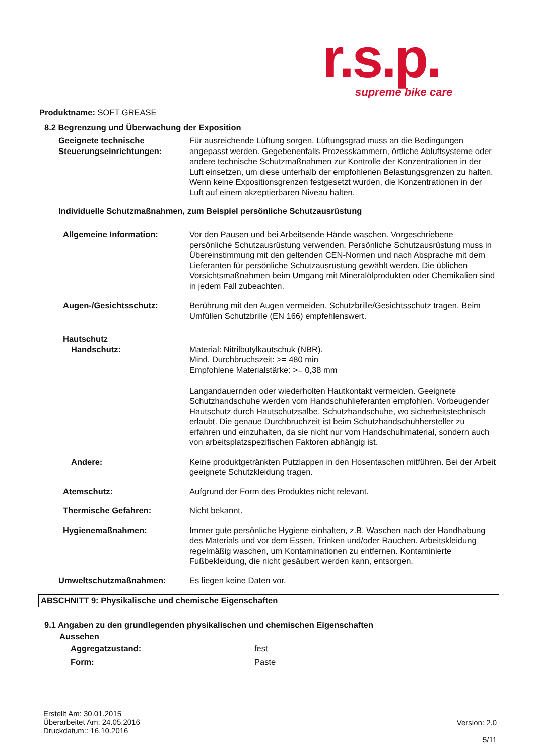r.s.p.
supreme bike care
Produktname: SOFT GREASE
8.2 Begrenzung und Überwachung der Exposition
Geeignete technische Steuerungseinrichtungen:
Für ausreichende Lüftung sorgen. Lüftungsgrad muss an die Bedingungen angepasst werden. Gegebenenfalls Prozesskammern, örtliche Abluftsysteme oder andere technische Schutzmaßnahmen zur Kontrolle der Konzentrationen in der Luft einsetzen, um diese unterhalb der empfohlenen Belastungsgrenzen zu halten. Wenn keine Expositionsgrenzen festgesetzt wurden, die Konzentrationen in der Luft auf einem akzeptierbaren Niveau halten.
Individuelle Schutzmaßnahmen, zum Beispiel persönliche Schutzausrüstung
Allgemeine Information: Vor den Pausen und bei Arbeitsende Hände waschen. Vorgeschriebene persönliche Schutzausrüstung verwenden. Persönliche Schutzausrüstung muss in Übereinstimmung mit den geltenden CEN-Normen und nach Absprache mit dem Lieferanten für persönliche Schutzausrüstung gewählt werden. Die üblichen Vorsichtsmaßnahmen beim Umgang mit Mineralölprodukten oder Chemikalien sind in jedem Fall zubeachten.
Augen-/Gesichtsschutz: Berührung mit den Augen vermeiden. Schutzbrille/Gesichtsschutz tragen. Beim Umfüllen Schutzbrille (EN 166) empfehlenswert.
Hautschutz
Handschutz: Material: Nitrilbutylkautschuk (NBR).
Mind. Durchbruchszeit: >= 480 min
Empfohlene Materialstärke: >= 0,38 mm
Langandauernden oder wiederholten Hautkontakt vermeiden. Geeignete Schutzhandschuhe werden vom Handschuhlieferanten empfohlen. Vorbeugender Hautschutz durch Hautschutzsalbe. Schutzhandschuhe, wo sicherheitstechnisch erlaubt. Die genaue Durchbruchzeit ist beim Schutzhandschuhhersteller zu erfahren und einzuhalten, da sie nicht nur vom Handschuhmaterial, sondern auch von arbeitsplatzspezifischen Faktoren abhängig ist.
Andere: Keine produktgetränkten Putzlappen in den Hosentaschen mitführen. Bei der Arbeit geeignete Schutzkleidung tragen.
Atemschutz: Aufgrund der Form des Produktes nicht relevant.
Thermische Gefahren: Nicht bekannt.
Hygienemaßnahmen: Immer gute persönliche Hygiene einhalten, z.B. Waschen nach der Handhabung des Materials und vor dem Essen, Trinken und/oder Rauchen. Arbeitskleidung regelmäßig waschen, um Kontaminationen zu entfernen. Kontaminierte Fußbekleidung, die nicht gesäubert werden kann, entsorgen.
Umweltschutzmaßnahmen: Es liegen keine Daten vor.
ABSCHNITT 9: Physikalische und chemische Eigenschaften
9.1 Angaben zu den grundlegenden physikalischen und chemischen Eigenschaften
Aussehen
Aggregatzustand: fest
Form: Paste
Erstellt Am: 30.01.2015
Überarbeitet Am: 24.05.2016
Druckdatum:: 16.10.2016
Version: 2.0
5/11